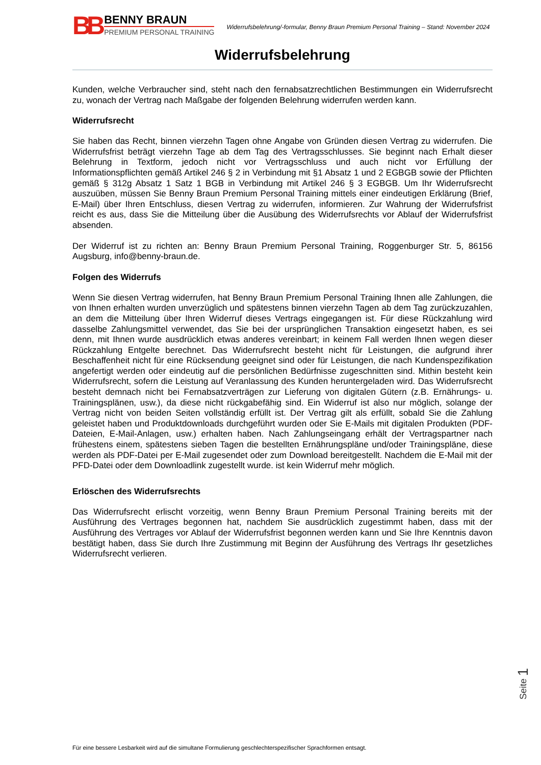BB
BENNY BRAUN
PREMIUM PERSONAL TRAINING
Widerrufsbelehrung/-formular, Benny Braun Premium Personal Training – Stand: November 2024
Widerrufsbelehrung
Kunden, welche Verbraucher sind, steht nach den fernabsatzrechtlichen Bestimmungen ein Widerrufsrecht zu, wonach der Vertrag nach Maßgabe der folgenden Belehrung widerrufen werden kann.
Widerrufsrecht
Sie haben das Recht, binnen vierzehn Tagen ohne Angabe von Gründen diesen Vertrag zu widerrufen. Die Widerrufsfrist beträgt vierzehn Tage ab dem Tag des Vertragsschlusses. Sie beginnt nach Erhalt dieser Belehrung in Textform, jedoch nicht vor Vertragsschluss und auch nicht vor Erfüllung der Informationspflichten gemäß Artikel 246 § 2 in Verbindung mit §1 Absatz 1 und 2 EGBGB sowie der Pflichten gemäß § 312g Absatz 1 Satz 1 BGB in Verbindung mit Artikel 246 § 3 EGBGB. Um Ihr Widerrufsrecht auszuüben, müssen Sie Benny Braun Premium Personal Training mittels einer eindeutigen Erklärung (Brief, E-Mail) über Ihren Entschluss, diesen Vertrag zu widerrufen, informieren. Zur Wahrung der Widerrufsfrist reicht es aus, dass Sie die Mitteilung über die Ausübung des Widerrufsrechts vor Ablauf der Widerrufsfrist absenden.
Der Widerruf ist zu richten an: Benny Braun Premium Personal Training, Roggenburger Str. 5, 86156 Augsburg, info@benny-braun.de.
Folgen des Widerrufs
Wenn Sie diesen Vertrag widerrufen, hat Benny Braun Premium Personal Training Ihnen alle Zahlungen, die von Ihnen erhalten wurden unverzüglich und spätestens binnen vierzehn Tagen ab dem Tag zurückzuzahlen, an dem die Mitteilung über Ihren Widerruf dieses Vertrags eingegangen ist. Für diese Rückzahlung wird dasselbe Zahlungsmittel verwendet, das Sie bei der ursprünglichen Transaktion eingesetzt haben, es sei denn, mit Ihnen wurde ausdrücklich etwas anderes vereinbart; in keinem Fall werden Ihnen wegen dieser Rückzahlung Entgelte berechnet. Das Widerrufsrecht besteht nicht für Leistungen, die aufgrund ihrer Beschaffenheit nicht für eine Rücksendung geeignet sind oder für Leistungen, die nach Kundenspezifikation angefertigt werden oder eindeutig auf die persönlichen Bedürfnisse zugeschnitten sind. Mithin besteht kein Widerrufsrecht, sofern die Leistung auf Veranlassung des Kunden heruntergeladen wird. Das Widerrufsrecht besteht demnach nicht bei Fernabsatzverträgen zur Lieferung von digitalen Gütern (z.B. Ernährungs- u. Trainingsplänen, usw.), da diese nicht rückgabefähig sind. Ein Widerruf ist also nur möglich, solange der Vertrag nicht von beiden Seiten vollständig erfüllt ist. Der Vertrag gilt als erfüllt, sobald Sie die Zahlung geleistet haben und Produktdownloads durchgeführt wurden oder Sie E-Mails mit digitalen Produkten (PDF-Dateien, E-Mail-Anlagen, usw.) erhalten haben. Nach Zahlungseingang erhält der Vertragspartner nach frühestens einem, spätestens sieben Tagen die bestellten Ernährungspläne und/oder Trainingspläne, diese werden als PDF-Datei per E-Mail zugesendet oder zum Download bereitgestellt. Nachdem die E-Mail mit der PFD-Datei oder dem Downloadlink zugestellt wurde. ist kein Widerruf mehr möglich.
Erlöschen des Widerrufsrechts
Das Widerrufsrecht erlischt vorzeitig, wenn Benny Braun Premium Personal Training bereits mit der Ausführung des Vertrages begonnen hat, nachdem Sie ausdrücklich zugestimmt haben, dass mit der Ausführung des Vertrages vor Ablauf der Widerrufsfrist begonnen werden kann und Sie Ihre Kenntnis davon bestätigt haben, dass Sie durch Ihre Zustimmung mit Beginn der Ausführung des Vertrags Ihr gesetzliches Widerrufsrecht verlieren.
Für eine bessere Lesbarkeit wird auf die simultane Formulierung geschlechterspezifischer Sprachformen entsagt.
Seite 1